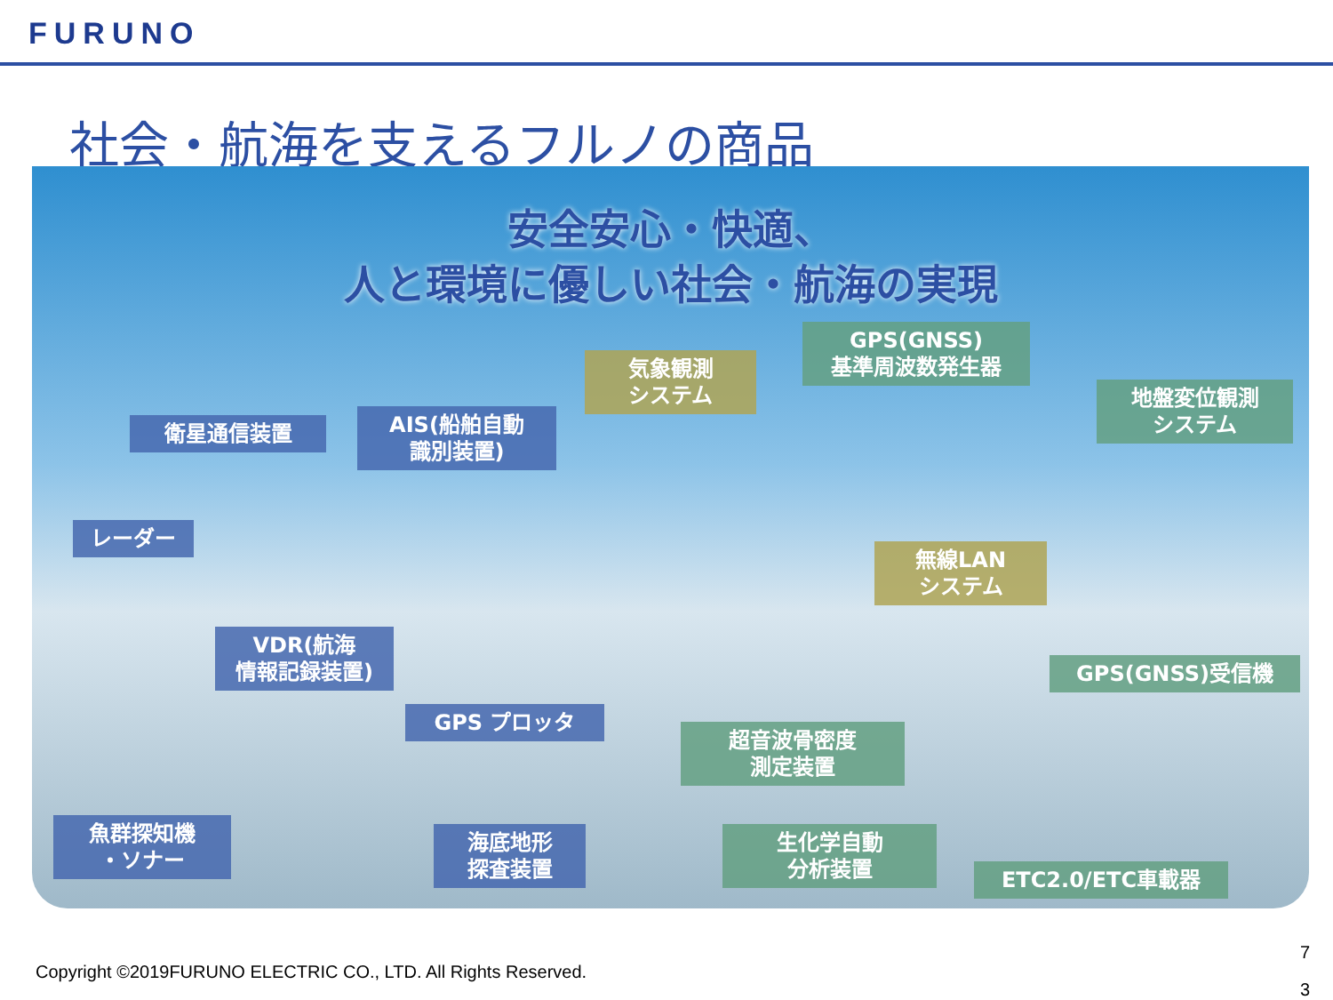FURUNO
社会・航海を支えるフルノの商品
安全安心・快適、
人と環境に優しい社会・航海の実現
衛星通信装置
AIS(船舶自動
識別装置)
気象観測
システム
GPS(GNSS)
基準周波数発生器
地盤変位観測
システム
レーダー
無線LAN
システム
VDR(航海
情報記録装置)
GPS(GNSS)受信機
GPS プロッタ
超音波骨密度
測定装置
魚群探知機
・ソナー
海底地形
探査装置
生化学自動
分析装置
ETC2.0/ETC車載器
Copyright ©2019FURUNO ELECTRIC CO., LTD. All Rights Reserved.
7
3